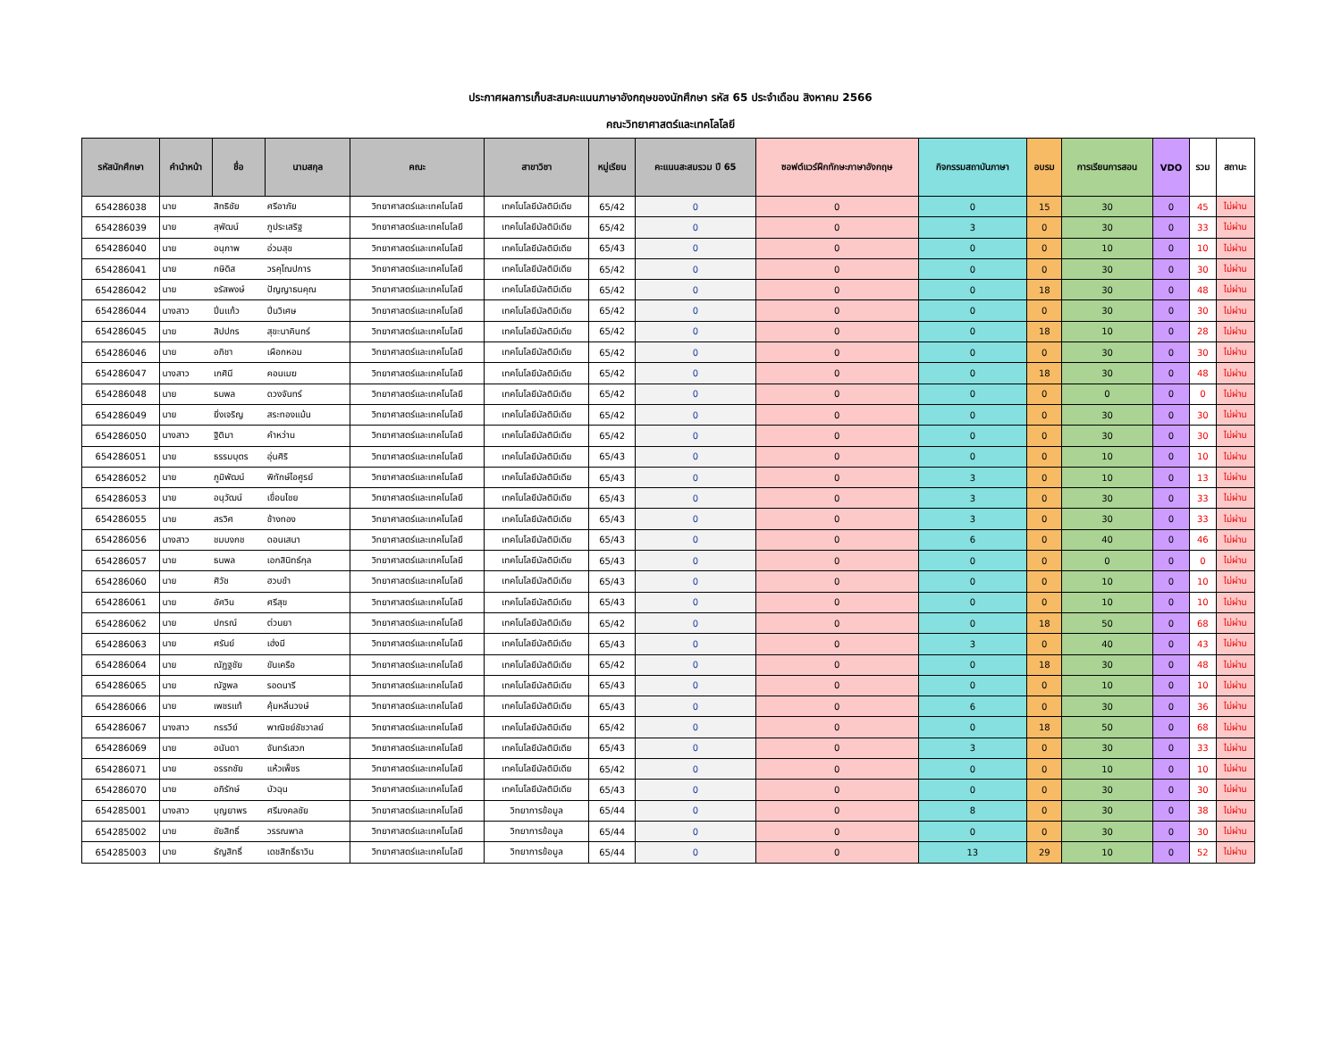ประกาศผลการเก็บสะสมคะแนนภาษาอังกฤษของนักศึกษา รหัส 65 ประจำเดือน สิงหาคม 2566
คณะวิทยาศาสตร์และเทคโลโลยี
| รหัสนักศึกษา | คำนำหน้า | ชื่อ | นามสกุล | คณะ | สาขาวิชา | หมู่เรียน | คะแนนสะสมรวม ปี 65 | ซอฟต์แวร์ฝึกทักษะภาษาอังกฤษ | กิจกรรมสถาบันภาษา | อบรม | การเรียนการสอน | VDO | รวม | สถานะ |
| --- | --- | --- | --- | --- | --- | --- | --- | --- | --- | --- | --- | --- | --- | --- |
| 654286038 | นาย | สิทธิชัย | ศรีอาภัย | วิทยาศาสตร์และเทคโนโลยี | เทคโนโลยีมัลติมีเดีย | 65/42 | 0 | 0 | 0 | 15 | 30 | 0 | 45 | ไม่ผ่าน |
| 654286039 | นาย | สุพัฒน์ | ภูประเสริฐ | วิทยาศาสตร์และเทคโนโลยี | เทคโนโลยีมัลติมีเดีย | 65/42 | 0 | 0 | 3 | 0 | 30 | 0 | 33 | ไม่ผ่าน |
| 654286040 | นาย | อนุภาพ | อ่วมสุข | วิทยาศาสตร์และเทคโนโลยี | เทคโนโลยีมัลติมีเดีย | 65/43 | 0 | 0 | 0 | 0 | 10 | 0 | 10 | ไม่ผ่าน |
| 654286041 | นาย | กษิดิส | วรคุโณปการ | วิทยาศาสตร์และเทคโนโลยี | เทคโนโลยีมัลติมีเดีย | 65/42 | 0 | 0 | 0 | 0 | 30 | 0 | 30 | ไม่ผ่าน |
| 654286042 | นาย | จรัสพงษ์ | ปัญญาธนคุณ | วิทยาศาสตร์และเทคโนโลยี | เทคโนโลยีมัลติมีเดีย | 65/42 | 0 | 0 | 0 | 18 | 30 | 0 | 48 | ไม่ผ่าน |
| 654286044 | นางสาว | ปิ่นแก้ว | ปิ่นวิเศษ | วิทยาศาสตร์และเทคโนโลยี | เทคโนโลยีมัลติมีเดีย | 65/42 | 0 | 0 | 0 | 0 | 30 | 0 | 30 | ไม่ผ่าน |
| 654286045 | นาย | สิปปกร | สุขะนาคินทร์ | วิทยาศาสตร์และเทคโนโลยี | เทคโนโลยีมัลติมีเดีย | 65/42 | 0 | 0 | 0 | 18 | 10 | 0 | 28 | ไม่ผ่าน |
| 654286046 | นาย | อภิชา | เผือกหอม | วิทยาศาสตร์และเทคโนโลยี | เทคโนโลยีมัลติมีเดีย | 65/42 | 0 | 0 | 0 | 0 | 30 | 0 | 30 | ไม่ผ่าน |
| 654286047 | นางสาว | เกศินี | คอนเมฆ | วิทยาศาสตร์และเทคโนโลยี | เทคโนโลยีมัลติมีเดีย | 65/42 | 0 | 0 | 0 | 18 | 30 | 0 | 48 | ไม่ผ่าน |
| 654286048 | นาย | ธนพล | ดวงจันทร์ | วิทยาศาสตร์และเทคโนโลยี | เทคโนโลยีมัลติมีเดีย | 65/42 | 0 | 0 | 0 | 0 | 0 | 0 | 0 | ไม่ผ่าน |
| 654286049 | นาย | ยิ่งเจริญ | สระทองแม้น | วิทยาศาสตร์และเทคโนโลยี | เทคโนโลยีมัลติมีเดีย | 65/42 | 0 | 0 | 0 | 0 | 30 | 0 | 30 | ไม่ผ่าน |
| 654286050 | นางสาว | ฐิติมา | คำหว่าน | วิทยาศาสตร์และเทคโนโลยี | เทคโนโลยีมัลติมีเดีย | 65/42 | 0 | 0 | 0 | 0 | 30 | 0 | 30 | ไม่ผ่าน |
| 654286051 | นาย | ธรรมบุตร | อุ่นศิริ | วิทยาศาสตร์และเทคโนโลยี | เทคโนโลยีมัลติมีเดีย | 65/43 | 0 | 0 | 0 | 0 | 10 | 0 | 10 | ไม่ผ่าน |
| 654286052 | นาย | ภูมิพัฒน์ | พิทักษ์ไอศูรย์ | วิทยาศาสตร์และเทคโนโลยี | เทคโนโลยีมัลติมีเดีย | 65/43 | 0 | 0 | 3 | 0 | 10 | 0 | 13 | ไม่ผ่าน |
| 654286053 | นาย | อนุวัฒน์ | เขื่อนไชย | วิทยาศาสตร์และเทคโนโลยี | เทคโนโลยีมัลติมีเดีย | 65/43 | 0 | 0 | 3 | 0 | 30 | 0 | 33 | ไม่ผ่าน |
| 654286055 | นาย | สรวิศ | ช้างทอง | วิทยาศาสตร์และเทคโนโลยี | เทคโนโลยีมัลติมีเดีย | 65/43 | 0 | 0 | 3 | 0 | 30 | 0 | 33 | ไม่ผ่าน |
| 654286056 | นางสาว | ชมบงกช | ดอนเสนา | วิทยาศาสตร์และเทคโนโลยี | เทคโนโลยีมัลติมีเดีย | 65/43 | 0 | 0 | 6 | 0 | 40 | 0 | 46 | ไม่ผ่าน |
| 654286057 | นาย | ธนพล | เอกสินิทธ์กุล | วิทยาศาสตร์และเทคโนโลยี | เทคโนโลยีมัลติมีเดีย | 65/43 | 0 | 0 | 0 | 0 | 0 | 0 | 0 | ไม่ผ่าน |
| 654286060 | นาย | ศิวัช | ฮวบขำ | วิทยาศาสตร์และเทคโนโลยี | เทคโนโลยีมัลติมีเดีย | 65/43 | 0 | 0 | 0 | 0 | 10 | 0 | 10 | ไม่ผ่าน |
| 654286061 | นาย | อัศวิน | ศรีสุข | วิทยาศาสตร์และเทคโนโลยี | เทคโนโลยีมัลติมีเดีย | 65/43 | 0 | 0 | 0 | 0 | 10 | 0 | 10 | ไม่ผ่าน |
| 654286062 | นาย | ปกรณ์ | ต่วนยา | วิทยาศาสตร์และเทคโนโลยี | เทคโนโลยีมัลติมีเดีย | 65/42 | 0 | 0 | 0 | 18 | 50 | 0 | 68 | ไม่ผ่าน |
| 654286063 | นาย | ศรันย์ | เฮ่งมี | วิทยาศาสตร์และเทคโนโลยี | เทคโนโลยีมัลติมีเดีย | 65/43 | 0 | 0 | 3 | 0 | 40 | 0 | 43 | ไม่ผ่าน |
| 654286064 | นาย | ณัฏฐชัย | ขันเครือ | วิทยาศาสตร์และเทคโนโลยี | เทคโนโลยีมัลติมีเดีย | 65/42 | 0 | 0 | 0 | 18 | 30 | 0 | 48 | ไม่ผ่าน |
| 654286065 | นาย | ณัฐพล | รอดนารี | วิทยาศาสตร์และเทคโนโลยี | เทคโนโลยีมัลติมีเดีย | 65/43 | 0 | 0 | 0 | 0 | 10 | 0 | 10 | ไม่ผ่าน |
| 654286066 | นาย | เพชรแท้ | คุ้มหลิ่นวงษ์ | วิทยาศาสตร์และเทคโนโลยี | เทคโนโลยีมัลติมีเดีย | 65/43 | 0 | 0 | 6 | 0 | 30 | 0 | 36 | ไม่ผ่าน |
| 654286067 | นางสาว | กรรวีย์ | พาณิชย์ชัชวาลย์ | วิทยาศาสตร์และเทคโนโลยี | เทคโนโลยีมัลติมีเดีย | 65/42 | 0 | 0 | 0 | 18 | 50 | 0 | 68 | ไม่ผ่าน |
| 654286069 | นาย | อนันดา | จันทร์เสวก | วิทยาศาสตร์และเทคโนโลยี | เทคโนโลยีมัลติมีเดีย | 65/43 | 0 | 0 | 3 | 0 | 30 | 0 | 33 | ไม่ผ่าน |
| 654286071 | นาย | อรรถชัย | แห้วเพ็ชร | วิทยาศาสตร์และเทคโนโลยี | เทคโนโลยีมัลติมีเดีย | 65/42 | 0 | 0 | 0 | 0 | 10 | 0 | 10 | ไม่ผ่าน |
| 654286070 | นาย | อภิรักษ์ | บัวฉุน | วิทยาศาสตร์และเทคโนโลยี | เทคโนโลยีมัลติมีเดีย | 65/43 | 0 | 0 | 0 | 0 | 30 | 0 | 30 | ไม่ผ่าน |
| 654285001 | นางสาว | บุญยาพร | ศรีมงคลชัย | วิทยาศาสตร์และเทคโนโลยี | วิทยาการข้อมูล | 65/44 | 0 | 0 | 8 | 0 | 30 | 0 | 38 | ไม่ผ่าน |
| 654285002 | นาย | ชัยสิทธิ์ | วรรณพาล | วิทยาศาสตร์และเทคโนโลยี | วิทยาการข้อมูล | 65/44 | 0 | 0 | 0 | 0 | 30 | 0 | 30 | ไม่ผ่าน |
| 654285003 | นาย | ธัญสิทธิ์ | เดชสิทธิ์ธาวิน | วิทยาศาสตร์และเทคโนโลยี | วิทยาการข้อมูล | 65/44 | 0 | 0 | 13 | 29 | 10 | 0 | 52 | ไม่ผ่าน |